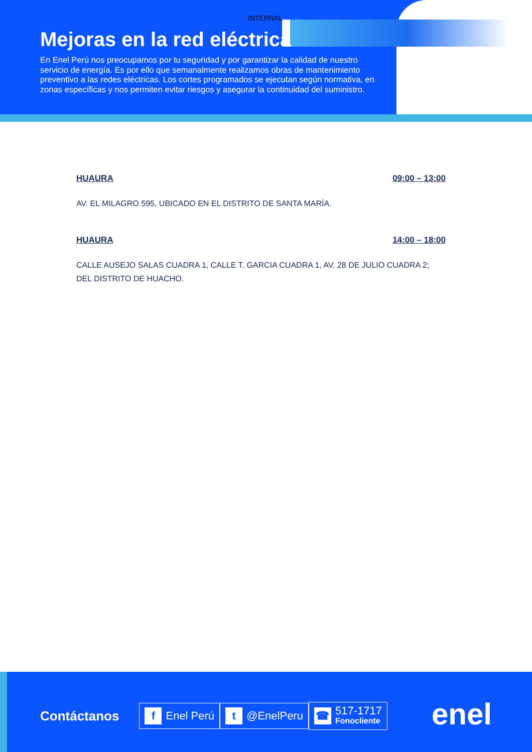INTERNAL
Mejoras en la red eléctrica
En Enel Perú nos preocupamos por tu seguridad y por garantizar la calidad de nuestro servicio de energía. Es por ello que semanalmente realizamos obras de mantenimiento preventivo a las redes eléctricas. Los cortes programados se ejecutan según normativa, en zonas específicas y nos permiten evitar riesgos y asegurar la continuidad del suministro.
HUAURA 09:00 – 13:00
AV. EL MILAGRO 595, UBICADO EN EL DISTRITO DE SANTA MARÍA.
HUAURA 14:00 – 18:00
CALLE AUSEJO SALAS CUADRA 1, CALLE T. GARCIA CUADRA 1, AV. 28 DE JULIO CUADRA 2; DEL DISTRITO DE HUACHO.
Contáctanos
f Enel Perú
t @EnelPeru
☎ 517-1717
Fonocliente
enel